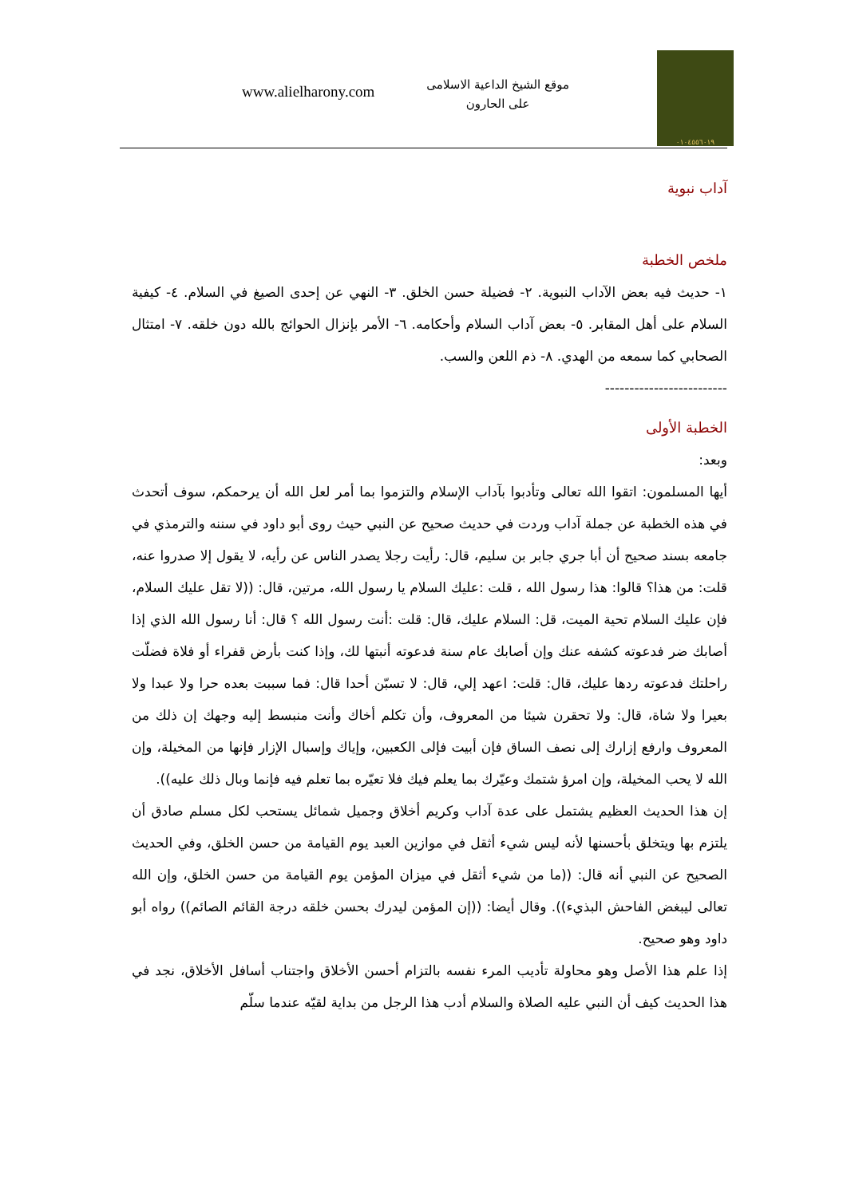٠١٠٤٥٥٦٠١٩
موقع الشيخ الداعية الاسلامى
على الحارون
www.alielharony.com
آداب نبوية
ملخص الخطبة
١- حديث فيه بعض الآداب النبوية. ٢- فضيلة حسن الخلق. ٣- النهي عن إحدى الصيغ في السلام. ٤- كيفية السلام على أهل المقابر. ٥- بعض آداب السلام وأحكامه. ٦- الأمر بإنزال الحوائج بالله دون خلقه. ٧- امتثال الصحابي كما سمعه من الهدي. ٨- ذم اللعن والسب.
-------------------------
الخطبة الأولى
وبعد:
أيها المسلمون: اتقوا الله تعالى وتأدبوا بآداب الإسلام والتزموا بما أمر لعل الله أن يرحمكم، سوف أتحدث في هذه الخطبة عن جملة آداب وردت في حديث صحيح عن النبي حيث روى أبو داود في سننه والترمذي في جامعه بسند صحيح أن أبا جري جابر بن سليم، قال: رأيت رجلا يصدر الناس عن رأيه، لا يقول إلا صدروا عنه، قلت: من هذا؟ قالوا: هذا رسول الله ، قلت :عليك السلام يا رسول الله، مرتين، قال: ((لا تقل عليك السلام، فإن عليك السلام تحية الميت، قل: السلام عليك، قال: قلت :أنت رسول الله ؟ قال: أنا رسول الله الذي إذا أصابك ضر فدعوته كشفه عنك وإن أصابك عام سنة فدعوته أنبتها لك، وإذا كنت بأرض قفراء أو فلاة فضلّت راحلتك فدعوته ردها عليك، قال: قلت: اعهد إلي، قال: لا تسبّن أحدا قال: فما سببت بعده حرا ولا عبدا ولا بعيرا ولا شاة، قال: ولا تحقرن شيئا من المعروف، وأن تكلم أخاك وأنت منبسط إليه وجهك إن ذلك من المعروف وارفع إزارك إلى نصف الساق فإن أبيت فإلى الكعبين، وإياك وإسبال الإزار فإنها من المخيلة، وإن الله لا يحب المخيلة، وإن امرؤ شتمك وعيّرك بما يعلم فيك فلا تعيّره بما تعلم فيه فإنما وبال ذلك عليه)).
إن هذا الحديث العظيم يشتمل على عدة آداب وكريم أخلاق وجميل شمائل يستحب لكل مسلم صادق أن يلتزم بها ويتخلق بأحسنها لأنه ليس شيء أثقل في موازين العبد يوم القيامة من حسن الخلق، وفي الحديث الصحيح عن النبي أنه قال: ((ما من شيء أثقل في ميزان المؤمن يوم القيامة من حسن الخلق، وإن الله تعالى ليبغض الفاحش البذيء)). وقال أيضا: ((إن المؤمن ليدرك بحسن خلقه درجة القائم الصائم)) رواه أبو داود وهو صحيح.
إذا علم هذا الأصل وهو محاولة تأديب المرء نفسه بالتزام أحسن الأخلاق واجتناب أسافل الأخلاق، نجد في هذا الحديث كيف أن النبي عليه الصلاة والسلام أدب هذا الرجل من بداية لقيّه عندما سلّم